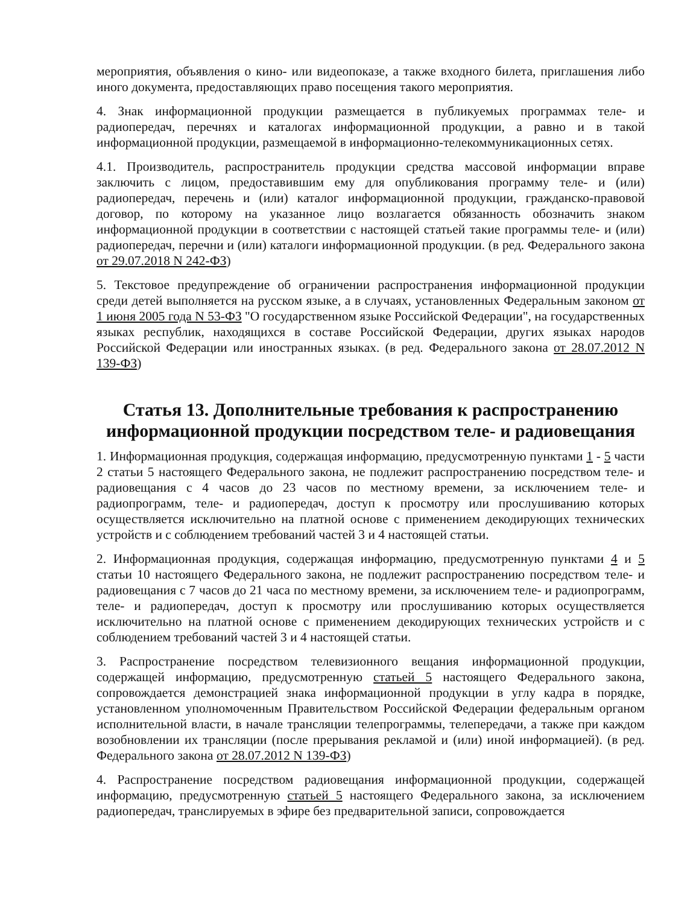мероприятия, объявления о кино- или видеопоказе, а также входного билета, приглашения либо иного документа, предоставляющих право посещения такого мероприятия.
4. Знак информационной продукции размещается в публикуемых программах теле- и радиопередач, перечнях и каталогах информационной продукции, а равно и в такой информационной продукции, размещаемой в информационно-телекоммуникационных сетях.
4.1. Производитель, распространитель продукции средства массовой информации вправе заключить с лицом, предоставившим ему для опубликования программу теле- и (или) радиопередач, перечень и (или) каталог информационной продукции, гражданско-правовой договор, по которому на указанное лицо возлагается обязанность обозначить знаком информационной продукции в соответствии с настоящей статьей такие программы теле- и (или) радиопередач, перечни и (или) каталоги информационной продукции. (в ред. Федерального закона от 29.07.2018 N 242-ФЗ)
5. Текстовое предупреждение об ограничении распространения информационной продукции среди детей выполняется на русском языке, а в случаях, установленных Федеральным законом от 1 июня 2005 года N 53-ФЗ "О государственном языке Российской Федерации", на государственных языках республик, находящихся в составе Российской Федерации, других языках народов Российской Федерации или иностранных языках. (в ред. Федерального закона от 28.07.2012 N 139-ФЗ)
Статья 13. Дополнительные требования к распространению информационной продукции посредством теле- и радиовещания
1. Информационная продукция, содержащая информацию, предусмотренную пунктами 1 - 5 части 2 статьи 5 настоящего Федерального закона, не подлежит распространению посредством теле- и радиовещания с 4 часов до 23 часов по местному времени, за исключением теле- и радиопрограмм, теле- и радиопередач, доступ к просмотру или прослушиванию которых осуществляется исключительно на платной основе с применением декодирующих технических устройств и с соблюдением требований частей 3 и 4 настоящей статьи.
2. Информационная продукция, содержащая информацию, предусмотренную пунктами 4 и 5 статьи 10 настоящего Федерального закона, не подлежит распространению посредством теле- и радиовещания с 7 часов до 21 часа по местному времени, за исключением теле- и радиопрограмм, теле- и радиопередач, доступ к просмотру или прослушиванию которых осуществляется исключительно на платной основе с применением декодирующих технических устройств и с соблюдением требований частей 3 и 4 настоящей статьи.
3. Распространение посредством телевизионного вещания информационной продукции, содержащей информацию, предусмотренную статьей 5 настоящего Федерального закона, сопровождается демонстрацией знака информационной продукции в углу кадра в порядке, установленном уполномоченным Правительством Российской Федерации федеральным органом исполнительной власти, в начале трансляции телепрограммы, телепередачи, а также при каждом возобновлении их трансляции (после прерывания рекламой и (или) иной информацией). (в ред. Федерального закона от 28.07.2012 N 139-ФЗ)
4. Распространение посредством радиовещания информационной продукции, содержащей информацию, предусмотренную статьей 5 настоящего Федерального закона, за исключением радиопередач, транслируемых в эфире без предварительной записи, сопровождается